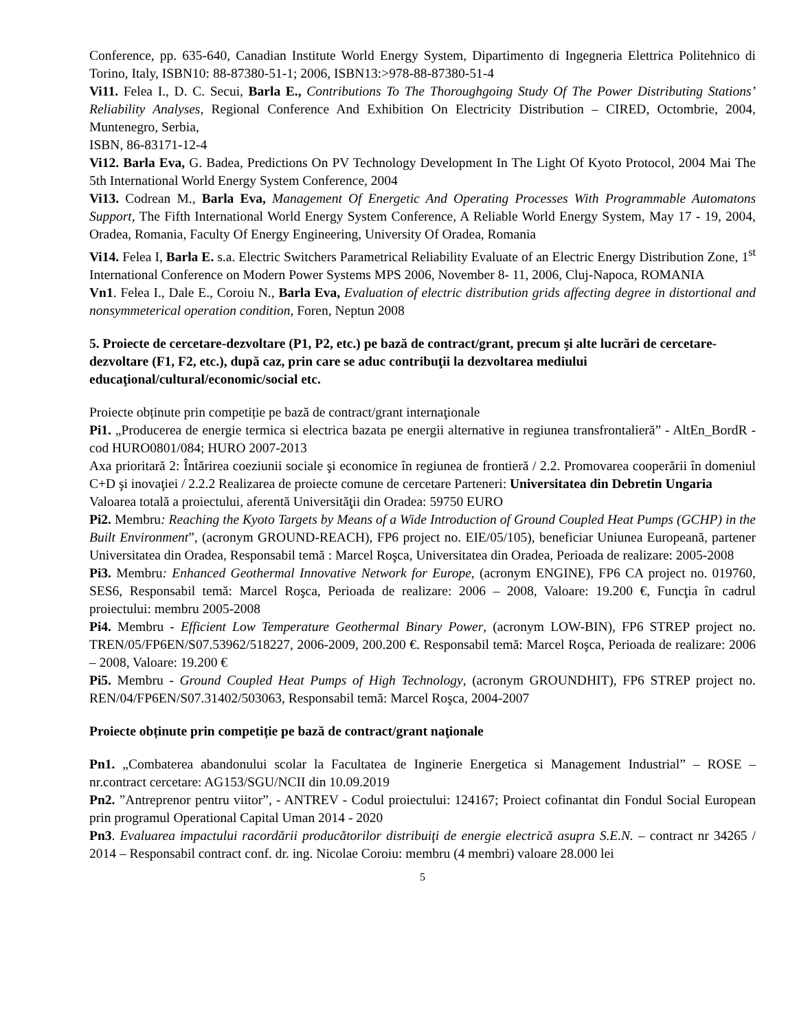Conference, pp. 635-640, Canadian Institute World Energy System, Dipartimento di Ingegneria Elettrica Politehnico di Torino, Italy, ISBN10: 88-87380-51-1; 2006, ISBN13:>978-88-87380-51-4
Vi11. Felea I., D. C. Secui, Barla E., Contributions To The Thoroughgoing Study Of The Power Distributing Stations’ Reliability Analyses, Regional Conference And Exhibition On Electricity Distribution – CIRED, Octombrie, 2004, Muntenegro, Serbia,
ISBN, 86-83171-12-4
Vi12. Barla Eva, G. Badea, Predictions On PV Technology Development In The Light Of Kyoto Protocol, 2004 Mai The 5th International World Energy System Conference, 2004
Vi13. Codrean M., Barla Eva, Management Of Energetic And Operating Processes With Programmable Automatons Support, The Fifth International World Energy System Conference, A Reliable World Energy System, May 17 - 19, 2004, Oradea, Romania, Faculty Of Energy Engineering, University Of Oradea, Romania
Vi14. Felea I, Barla E. s.a. Electric Switchers Parametrical Reliability Evaluate of an Electric Energy Distribution Zone, 1<sup>st</sup> International Conference on Modern Power Systems MPS 2006, November 8- 11, 2006, Cluj-Napoca, ROMANIA
Vn1. Felea I., Dale E., Coroiu N., Barla Eva, Evaluation of electric distribution grids affecting degree in distortional and nonsymmeterical operation condition, Foren, Neptun 2008
5. Proiecte de cercetare-dezvoltare (P1, P2, etc.) pe bază de contract/grant, precum şi alte lucrări de cercetare-dezvoltare (F1, F2, etc.), după caz, prin care se aduc contribuţii la dezvoltarea mediului educaţional/cultural/economic/social etc.
Proiecte obținute prin competiție pe bază de contract/grant internaţionale
Pi1. „Producerea de energie termica si electrica bazata pe energii alternative in regiunea transfrontalieră” - AltEn_BordR - cod HURO0801/084; HURO 2007-2013
Axa prioritară 2: Întărirea coeziunii sociale şi economice în regiunea de frontieră / 2.2. Promovarea cooperării în domeniul C+D şi inovaţiei / 2.2.2 Realizarea de proiecte comune de cercetare Parteneri: Universitatea din Debretin Ungaria
Valoarea totală a proiectului, aferentă Universităţii din Oradea: 59750 EURO
Pi2. Membru: Reaching the Kyoto Targets by Means of a Wide Introduction of Ground Coupled Heat Pumps (GCHP) in the Built Environment”, (acronym GROUND-REACH), FP6 project no. EIE/05/105), beneficiar Uniunea Europeană, partener Universitatea din Oradea, Responsabil temă : Marcel Roşca, Universitatea din Oradea, Perioada de realizare: 2005-2008
Pi3. Membru: Enhanced Geothermal Innovative Network for Europe, (acronym ENGINE), FP6 CA project no. 019760, SES6, Responsabil temă: Marcel Roşca, Perioada de realizare: 2006 – 2008, Valoare: 19.200 €, Funcţia în cadrul proiectului: membru 2005-2008
Pi4. Membru - Efficient Low Temperature Geothermal Binary Power, (acronym LOW-BIN), FP6 STREP project no. TREN/05/FP6EN/S07.53962/518227, 2006-2009, 200.200 €. Responsabil temă: Marcel Roşca, Perioada de realizare: 2006 – 2008, Valoare: 19.200 €
Pi5. Membru - Ground Coupled Heat Pumps of High Technology, (acronym GROUNDHIT), FP6 STREP project no. REN/04/FP6EN/S07.31402/503063, Responsabil temă: Marcel Roşca, 2004-2007
Proiecte obținute prin competiție pe bază de contract/grant naţionale
Pn1. „Combaterea abandonului scolar la Facultatea de Inginerie Energetica si Management Industrial” – ROSE – nr.contract cercetare: AG153/SGU/NCII din 10.09.2019
Pn2. ”Antreprenor pentru viitor”, - ANTREV - Codul proiectului: 124167; Proiect cofinantat din Fondul Social European prin programul Operational Capital Uman 2014 - 2020
Pn3. Evaluarea impactului racordării producătorilor distribuiţi de energie electrică asupra S.E.N. – contract nr 34265 / 2014 – Responsabil contract conf. dr. ing. Nicolae Coroiu: membru (4 membri) valoare 28.000 lei
5